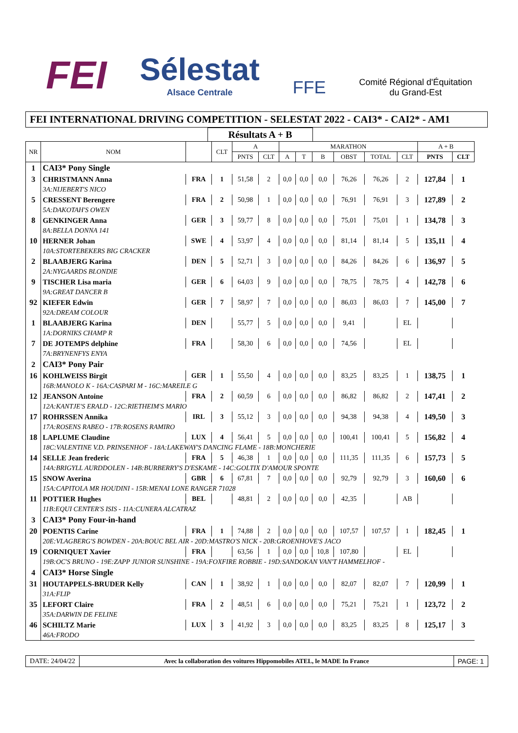FEI
Sélestat
Alsace Centrale
FFE
Comité Régional d'Équitation
du Grand-Est
FEI INTERNATIONAL DRIVING COMPETITION - SELESTAT 2022 - CAI3* - CAI2* - AM1
Résultats A + B
| NR | NOM | | CLT | A | | MARATHON | | | | | | A + B | |
| --- | --- | --- | --- | --- | --- | --- | --- | --- | --- | --- | --- | --- | --- |
| | | | | PNTS | CLT | A | T | B | OBST | TOTAL | CLT | PNTS | CLT |
| 1 | CAI3* Pony Single | | | | | | | | | | | | |
| 3 | CHRISTMANN Anna | FRA | 1 | 51,58 | 2 | 0,0 | 0,0 | 0,0 | 76,26 | 76,26 | 2 | 127,84 | 1 |
| | 3A:NIJEBERT'S NICO | | | | | | | | | | | | |
| 5 | CRESSENT Berengere | FRA | 2 | 50,98 | 1 | 0,0 | 0,0 | 0,0 | 76,91 | 76,91 | 3 | 127,89 | 2 |
| | 5A:DAKOTAH'S OWEN | | | | | | | | | | | | |
| 8 | GENKINGER Anna | GER | 3 | 59,77 | 8 | 0,0 | 0,0 | 0,0 | 75,01 | 75,01 | 1 | 134,78 | 3 |
| | 8A:BELLA DONNA 141 | | | | | | | | | | | | |
| 10 | HERNER Johan | SWE | 4 | 53,97 | 4 | 0,0 | 0,0 | 0,0 | 81,14 | 81,14 | 5 | 135,11 | 4 |
| | 10A:STORTEBEKERS BIG CRACKER | | | | | | | | | | | | |
| 2 | BLAABJERG Karina | DEN | 5 | 52,71 | 3 | 0,0 | 0,0 | 0,0 | 84,26 | 84,26 | 6 | 136,97 | 5 |
| | 2A:NYGAARDS BLONDIE | | | | | | | | | | | | |
| 9 | TISCHER Lisa maria | GER | 6 | 64,03 | 9 | 0,0 | 0,0 | 0,0 | 78,75 | 78,75 | 4 | 142,78 | 6 |
| | 9A:GREAT DANCER B | | | | | | | | | | | | |
| 92 | KIEFER Edwin | GER | 7 | 58,97 | 7 | 0,0 | 0,0 | 0,0 | 86,03 | 86,03 | 7 | 145,00 | 7 |
| | 92A:DREAM COLOUR | | | | | | | | | | | | |
| 1 | BLAABJERG Karina | DEN | | 55,77 | 5 | 0,0 | 0,0 | 0,0 | 9,41 | | EL | | |
| | 1A:DORNIKS CHAMP R | | | | | | | | | | | | |
| 7 | DE JOTEMPS delphine | FRA | | 58,30 | 6 | 0,0 | 0,0 | 0,0 | 74,56 | | EL | | |
| | 7A:BRYNENFYS ENYA | | | | | | | | | | | | |
| 2 | CAI3* Pony Pair | | | | | | | | | | | | |
| 16 | KOHLWEISS Birgit | GER | 1 | 55,50 | 4 | 0,0 | 0,0 | 0,0 | 83,25 | 83,25 | 1 | 138,75 | 1 |
| | 16B:MANOLO K - 16A:CASPARI M - 16C:MAREILE G | | | | | | | | | | | | |
| 12 | JEANSON Antoine | FRA | 2 | 60,59 | 6 | 0,0 | 0,0 | 0,0 | 86,82 | 86,82 | 2 | 147,41 | 2 |
| | 12A:KANTJE'S ERALD - 12C:RIETHEIM'S MARIO | | | | | | | | | | | | |
| 17 | ROHRSSEN Annika | IRL | 3 | 55,12 | 3 | 0,0 | 0,0 | 0,0 | 94,38 | 94,38 | 4 | 149,50 | 3 |
| | 17A:ROSENS RABEO - 17B:ROSENS RAMIRO | | | | | | | | | | | | |
| 18 | LAPLUME Claudine | LUX | 4 | 56,41 | 5 | 0,0 | 0,0 | 0,0 | 100,41 | 100,41 | 5 | 156,82 | 4 |
| | 18C:VALENTINE V.D. PRINSENHOF - 18A:LAKEWAY'S DANCING FLAME - 18B:MONCHERIE | | | | | | | | | | | | |
| 14 | SELLE Jean frederic | FRA | 5 | 46,38 | 1 | 0,0 | 0,0 | 0,0 | 111,35 | 111,35 | 6 | 157,73 | 5 |
| | 14A:BRIGYLL AURDDOLEN - 14B:BURBERRY'S D'ESKAME - 14C:GOLTIX D'AMOUR SPONTE | | | | | | | | | | | | |
| 15 | SNOW Averina | GBR | 6 | 67,81 | 7 | 0,0 | 0,0 | 0,0 | 92,79 | 92,79 | 3 | 160,60 | 6 |
| | 15A:CAPITOLA MR HOUDINI - 15B:MENAI LONE RANGER 71028 | | | | | | | | | | | | |
| 11 | POTTIER Hughes | BEL | | 48,81 | 2 | 0,0 | 0,0 | 0,0 | 42,35 | | AB | | |
| | 11B:EQUI CENTER'S ISIS - 11A:CUNERA ALCATRAZ | | | | | | | | | | | | |
| 3 | CAI3* Pony Four-in-hand | | | | | | | | | | | | |
| 20 | POENTIS Carine | FRA | 1 | 74,88 | 2 | 0,0 | 0,0 | 0,0 | 107,57 | 107,57 | 1 | 182,45 | 1 |
| | 20E:VLAGBERG'S BOWDEN - 20A:BOUC BEL AIR - 20D:MASTRO'S NICK - 20B:GROENHOVE'S JACO | | | | | | | | | | | | |
| 19 | CORNIQUET Xavier | FRA | | 63,56 | 1 | 0,0 | 0,0 | 10,8 | 107,80 | | EL | | |
| | 19B:OC'S BRUNO - 19E:ZAPP JUNIOR SUNSHINE - 19A:FOXFIRE ROBBIE - 19D:SANDOKAN VAN'T HAMMELHOF - | | | | | | | | | | | | |
| 4 | CAI3* Horse Single | | | | | | | | | | | | |
| 31 | HOUTAPPELS-BRUDER Kelly | CAN | 1 | 38,92 | 1 | 0,0 | 0,0 | 0,0 | 82,07 | 82,07 | 7 | 120,99 | 1 |
| | 31A:FLIP | | | | | | | | | | | | |
| 35 | LEFORT Claire | FRA | 2 | 48,51 | 6 | 0,0 | 0,0 | 0,0 | 75,21 | 75,21 | 1 | 123,72 | 2 |
| | 35A:DARWIN DE FELINE | | | | | | | | | | | | |
| 46 | SCHILTZ Marie | LUX | 3 | 41,92 | 3 | 0,0 | 0,0 | 0,0 | 83,25 | 83,25 | 8 | 125,17 | 3 |
| | 46A:FRODO | | | | | | | | | | | | |
DATE: 24/04/22 Avec la collaboration des voitures Hippomobiles ATEL, le MADE In France
PAGE: 1